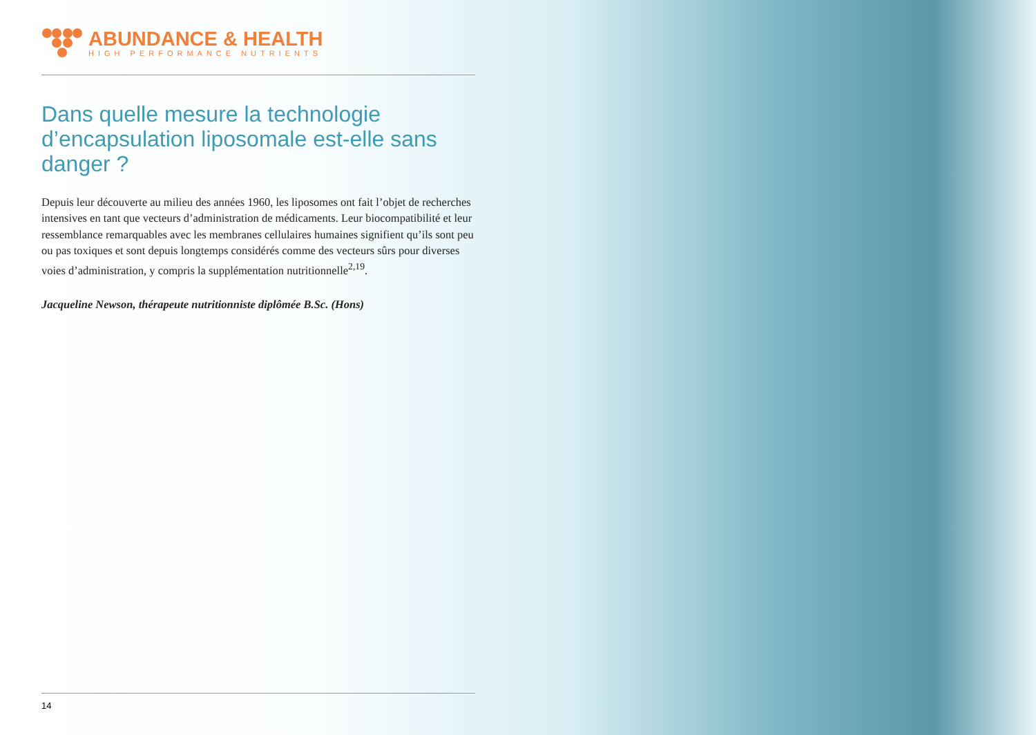ABUNDANCE & HEALTH
HIGH PERFORMANCE NUTRIENTS
Dans quelle mesure la technologie d’encapsulation liposomale est-elle sans danger ?
Depuis leur découverte au milieu des années 1960, les liposomes ont fait l’objet de recherches intensives en tant que vecteurs d’administration de médicaments. Leur biocompatibilité et leur ressemblance remarquables avec les membranes cellulaires humaines signifient qu’ils sont peu ou pas toxiques et sont depuis longtemps considérés comme des vecteurs sûrs pour diverses voies d’administration, y compris la supplémentation nutritionnelle<sup>2,19</sup>.
Jacqueline Newson, thérapeute nutritionniste diplômée B.Sc. (Hons)
14